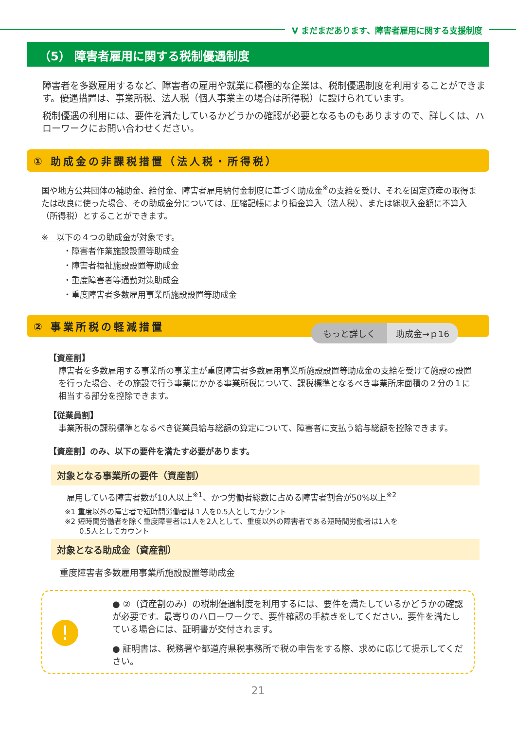Ⅴ まだまだあります、障害者雇用に関する支援制度
（5） 障害者雇用に関する税制優遇制度
障害者を多数雇用するなど、障害者の雇用や就業に積極的な企業は、税制優遇制度を利用することができます。優遇措置は、事業所税、法人税（個人事業主の場合は所得税）に設けられています。
税制優遇の利用には、要件を満たしているかどうかの確認が必要となるものもありますので、詳しくは、ハローワークにお問い合わせください。
① 助成金の非課税措置（法人税・所得税）
国や地方公共団体の補助金、給付金、障害者雇用納付金制度に基づく助成金<sup>※</sup>の支給を受け、それを固定資産の取得または改良に使った場合、その助成金分については、圧縮記帳により損金算入（法人税）、または総収入金額に不算入（所得税）とすることができます。
※　以下の４つの助成金が対象です。
・障害者作業施設設置等助成金
・障害者福祉施設設置等助成金
・重度障害者等通勤対策助成金
・重度障害者多数雇用事業所施設設置等助成金
もっと詳しく 助成金→ｐ16
② 事業所税の軽減措置
【資産割】
障害者を多数雇用する事業所の事業主が重度障害者多数雇用事業所施設設置等助成金の支給を受けて施設の設置を行った場合、その施設で行う事業にかかる事業所税について、課税標準となるべき事業所床面積の２分の１に相当する部分を控除できます。
【従業員割】
事業所税の課税標準となるべき従業員給与総額の算定について、障害者に支払う給与総額を控除できます。
【資産割】のみ、以下の要件を満たす必要があります。
対象となる事業所の要件（資産割）
雇用している障害者数が10人以上<sup>※1</sup>、かつ労働者総数に占める障害者割合が50%以上<sup>※2</sup>
※1 重度以外の障害者で短時間労働者は１人を0.5人としてカウント
※2 短時間労働者を除く重度障害者は1人を2人として、重度以外の障害者である短時間労働者は1人を
　　0.5人としてカウント
対象となる助成金（資産割）
重度障害者多数雇用事業所施設設置等助成金
!
● ②（資産割のみ）の税制優遇制度を利用するには、要件を満たしているかどうかの確認が必要です。最寄りのハローワークで、要件確認の手続きをしてください。要件を満たしている場合には、証明書が交付されます。
● 証明書は、税務署や都道府県税事務所で税の申告をする際、求めに応じて提示してください。
21